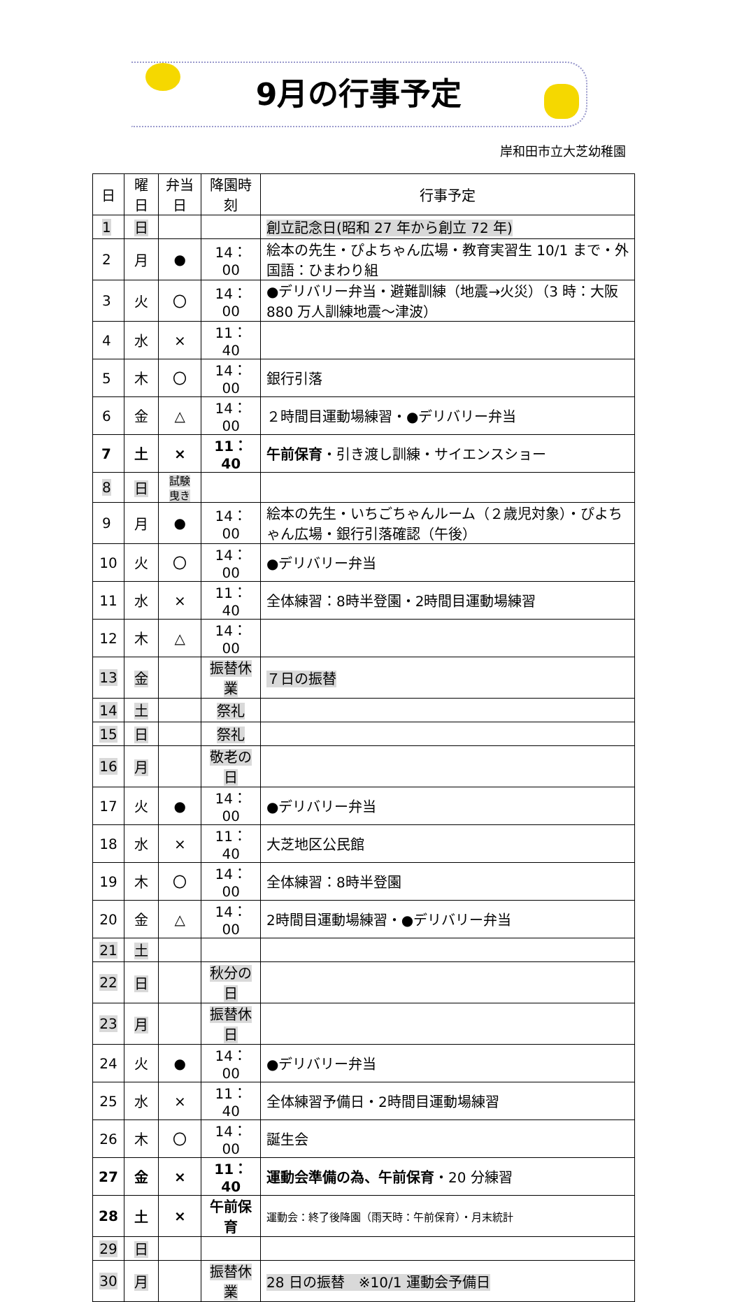9月の行事予定
岸和田市立大芝幼稚園
| 日 | 曜日 | 弁当日 | 降園時刻 | 行事予定 |
| --- | --- | --- | --- | --- |
| 1 | 日 | | | 創立記念日(昭和 27 年から創立 72 年) |
| 2 | 月 | ● | 14：00 | 絵本の先生・ぴよちゃん広場・教育実習生 10/1 まで・外国語：ひまわり組 |
| 3 | 火 | 〇 | 14：00 | ●デリバリー弁当・避難訓練（地震→火災）（3 時：大阪 880 万人訓練地震～津波） |
| 4 | 水 | × | 11：40 | |
| 5 | 木 | 〇 | 14：00 | 銀行引落 |
| 6 | 金 | △ | 14：00 | ２時間目運動場練習・●デリバリー弁当 |
| 7 | 土 | × | 11：40 | 午前保育 ・引き渡し訓練・サイエンスショー |
| 8 | 日 | 試験曳き | | |
| 9 | 月 | ● | 14：00 | 絵本の先生・いちごちゃんルーム（２歳児対象）・ぴよちゃん広場・銀行引落確認（午後） |
| 10 | 火 | 〇 | 14：00 | ●デリバリー弁当 |
| 11 | 水 | × | 11：40 | 全体練習：8時半登園・2時間目運動場練習 |
| 12 | 木 | △ | 14：00 | |
| 13 | 金 | | 振替休業 | ７日の振替 |
| 14 | 土 | | 祭礼 | |
| 15 | 日 | | 祭礼 | |
| 16 | 月 | | 敬老の日 | |
| 17 | 火 | ● | 14：00 | ●デリバリー弁当 |
| 18 | 水 | × | 11：40 | 大芝地区公民館 |
| 19 | 木 | 〇 | 14：00 | 全体練習：8時半登園 |
| 20 | 金 | △ | 14：00 | 2時間目運動場練習・●デリバリー弁当 |
| 21 | 土 | | | |
| 22 | 日 | | 秋分の日 | |
| 23 | 月 | | 振替休日 | |
| 24 | 火 | ● | 14：00 | ●デリバリー弁当 |
| 25 | 水 | × | 11：40 | 全体練習予備日・2時間目運動場練習 |
| 26 | 木 | 〇 | 14：00 | 誕生会 |
| 27 | 金 | × | 11：40 | 運動会準備の為、午前保育 ・20 分練習 |
| 28 | 土 | × | 午前保育 | 運動会：終了後降園（雨天時：午前保育）・月末統計 |
| 29 | 日 | | | |
| 30 | 月 | | 振替休業 | 28 日の振替 ※10/1 運動会予備日 |